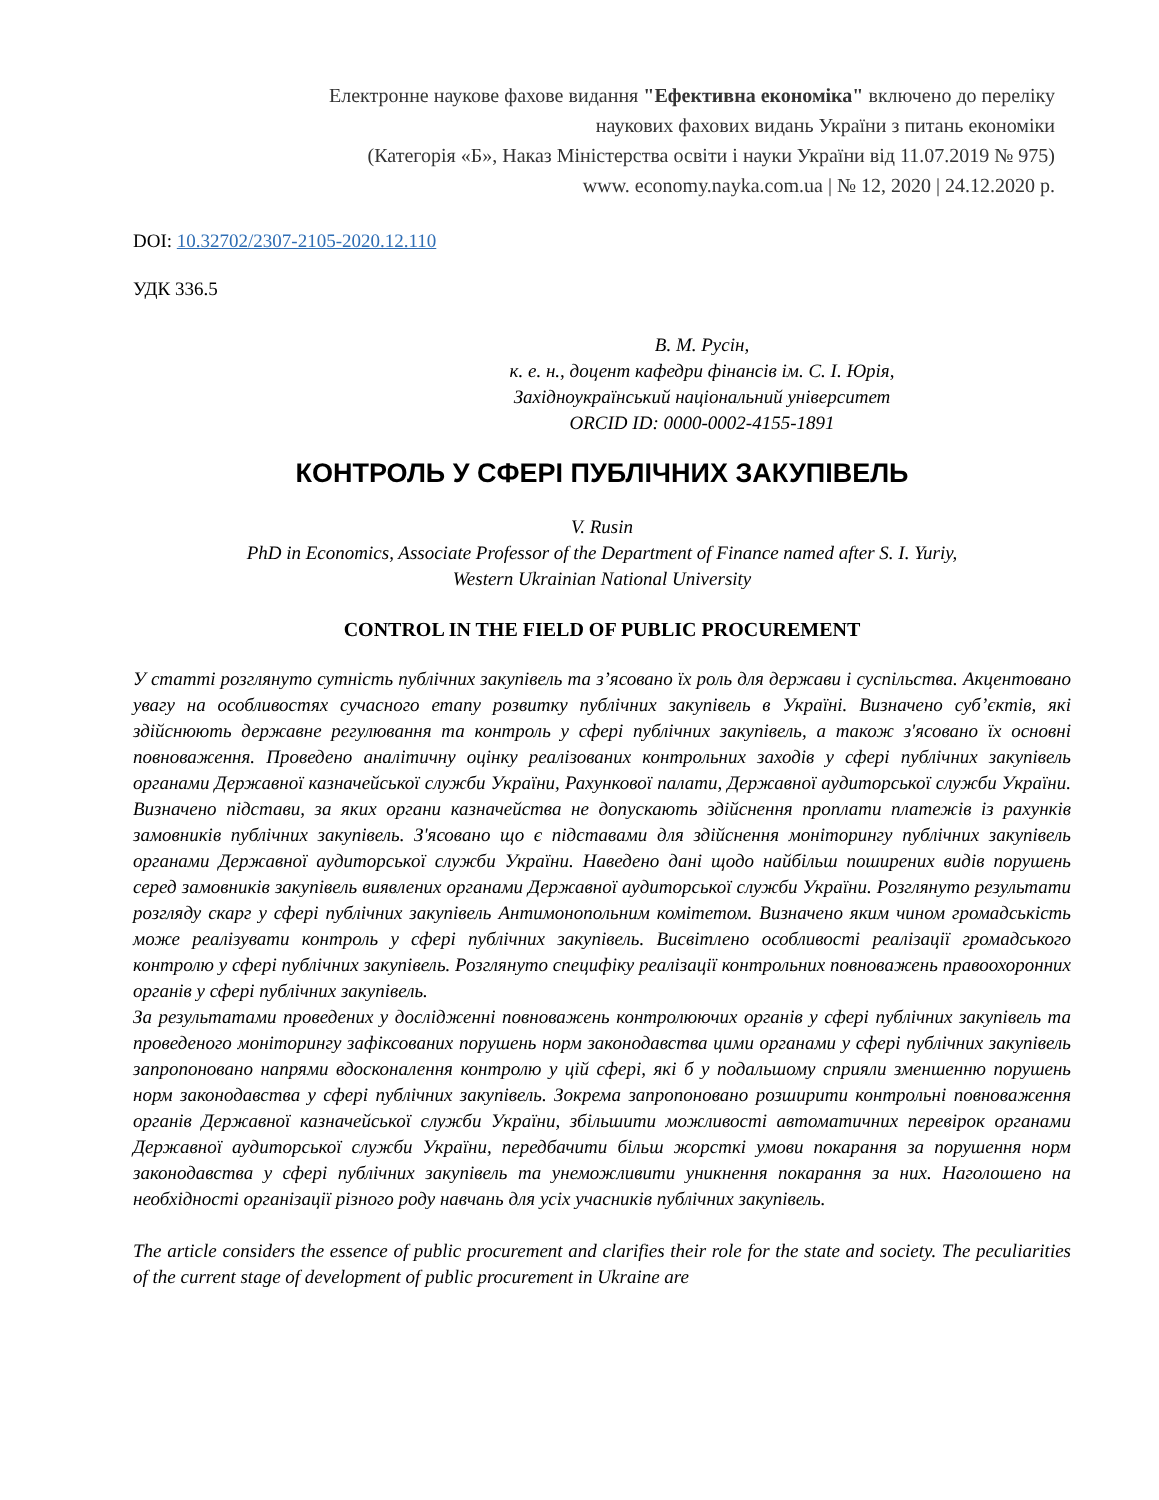Електронне наукове фахове видання "Ефективна економіка" включено до переліку
наукових фахових видань України з питань економіки
(Категорія «Б», Наказ Міністерства освіти і науки України від 11.07.2019 № 975)
www. economy.nayka.com.ua | № 12, 2020 | 24.12.2020 р.
DOI: 10.32702/2307-2105-2020.12.110
УДК 336.5
В. М. Русін,
к. е. н., доцент кафедри фінансів ім. С. І. Юрія,
Західноукраїнський національний університет
ORCID ID: 0000-0002-4155-1891
КОНТРОЛЬ У СФЕРІ ПУБЛІЧНИХ ЗАКУПІВЕЛЬ
V. Rusin
PhD in Economics, Associate Professor of the Department of Finance named after S. I. Yuriy,
Western Ukrainian National University
CONTROL IN THE FIELD OF PUBLIC PROCUREMENT
У статті розглянуто сутність публічних закупівель та з’ясовано їх роль для держави і суспільства. Акцентовано увагу на особливостях сучасного етапу розвитку публічних закупівель в Україні. Визначено суб’єктів, які здійснюють державне регулювання та контроль у сфері публічних закупівель, а також з'ясовано їх основні повноваження. Проведено аналітичну оцінку реалізованих контрольних заходів у сфері публічних закупівель органами Державної казначейської служби України, Рахункової палати, Державної аудиторської служби України. Визначено підстави, за яких органи казначейства не допускають здійснення проплати платежів із рахунків замовників публічних закупівель. З'ясовано що є підставами для здійснення моніторингу публічних закупівель органами Державної аудиторської служби України. Наведено дані щодо найбільш поширених видів порушень серед замовників закупівель виявлених органами Державної аудиторської служби України. Розглянуто результати розгляду скарг у сфері публічних закупівель Антимонопольним комітетом. Визначено яким чином громадськість може реалізувати контроль у сфері публічних закупівель. Висвітлено особливості реалізації громадського контролю у сфері публічних закупівель. Розглянуто специфіку реалізації контрольних повноважень правоохоронних органів у сфері публічних закупівель.
За результатами проведених у дослідженні повноважень контролюючих органів у сфері публічних закупівель та проведеного моніторингу зафіксованих порушень норм законодавства цими органами у сфері публічних закупівель запропоновано напрями вдосконалення контролю у цій сфері, які б у подальшому сприяли зменшенню порушень норм законодавства у сфері публічних закупівель. Зокрема запропоновано розширити контрольні повноваження органів Державної казначейської служби України, збільшити можливості автоматичних перевірок органами Державної аудиторської служби України, передбачити більш жорсткі умови покарання за порушення норм законодавства у сфері публічних закупівель та унеможливити уникнення покарання за них. Наголошено на необхідності організації різного роду навчань для усіх учасників публічних закупівель.
The article considers the essence of public procurement and clarifies their role for the state and society. The peculiarities of the current stage of development of public procurement in Ukraine are